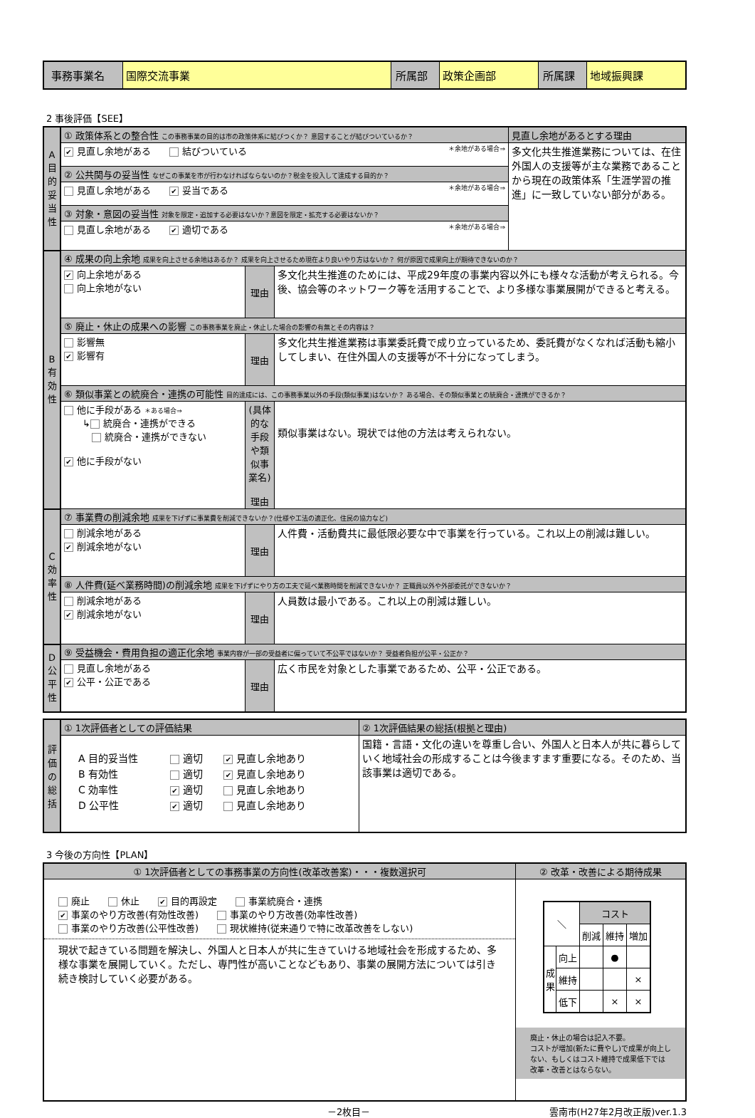| 事務事業名 | 国際交流事業 | 所属部 | 政策企画部 | 所属課 | 地域振興課 |
2 事後評価【SEE】
| A目的妥当性 | ① 政策体系との整合性 この事務事業の目的は市の政策体系に結びつくか？ 意図することが結びついているか？ | | | 見直し余地があるとする理由 |
| | ✔ 見直し余地がある 結びついている ＊余地がある場合⇒ | | | 多文化共生推進業務については、在住外国人の支援等が主な業務であることから現在の政策体系「生涯学習の推進」に一致していない部分がある。 |
| | ② 公共関与の妥当性 なぜこの事業を市が行わなければならないのか？税金を投入して達成する目的か？ | | | |
| | 見直し余地がある ✔ 妥当である ＊余地がある場合⇒ | | | |
| | ③ 対象・意図の妥当性 対象を限定・追加する必要はないか？意図を限定・拡充する必要はないか？ | | | |
| | 見直し余地がある ✔ 適切である ＊余地がある場合⇒ | | | |
| B有効性 | ④ 成果の向上余地 成果を向上させる余地はあるか？ 成果を向上させるため現在より良いやり方はないか？ 何が原因で成果向上が期待できないのか？ | | | |
| | ✔ 向上余地がある 向上余地がない | 理由 | 多文化共生推進のためには、平成29年度の事業内容以外にも様々な活動が考えられる。今後、協会等のネットワーク等を活用することで、より多様な事業展開ができると考える。 | |
| | ⑤ 廃止・休止の成果への影響 この事務事業を廃止・休止した場合の影響の有無とその内容は？ | | | |
| | 影響無 ✔ 影響有 | 理由 | 多文化共生推進業務は事業委託費で成り立っているため、委託費がなくなれば活動も縮小してしまい、在住外国人の支援等が不十分になってしまう。 | |
| | ⑥ 類似事業との統廃合・連携の可能性 目的達成には、この事務事業以外の手段(類似事業)はないか？ ある場合、その類似事業との統廃合・連携ができるか？ | | | |
| | 他に手段がある ＊ある場合⇒ ↳ 統廃合・連携ができる 統廃合・連携ができない ✔ 他に手段がない | (具体的な手段や類似事業名) 理由 | 類似事業はない。現状では他の方法は考えられない。 | |
| C効率性 | ⑦ 事業費の削減余地 成果を下げずに事業費を削減できないか？(仕様や工法の適正化、住民の協力など) | | | |
| | 削減余地がある ✔ 削減余地がない | 理由 | 人件費・活動費共に最低限必要な中で事業を行っている。これ以上の削減は難しい。 | |
| | ⑧ 人件費(延べ業務時間)の削減余地 成果を下げずにやり方の工夫で延べ業務時間を削減できないか？ 正職員以外や外部委託ができないか？ | | | |
| | 削減余地がある ✔ 削減余地がない | 理由 | 人員数は最小である。これ以上の削減は難しい。 | |
| D公平性 | ⑨ 受益機会・費用負担の適正化余地 事業内容が一部の受益者に偏っていて不公平ではないか？ 受益者負担が公平・公正か？ | | | |
| | 見直し余地がある ✔ 公平・公正である | 理由 | 広く市民を対象とした事業であるため、公平・公正である。 | |
| 評価の総括 | ① 1次評価者としての評価結果 | ② 1次評価結果の総括(根拠と理由) |
| | / A 目的妥当性 / 適切 / ✔ 見直し余地あり / / B 有効性 / 適切 / ✔ 見直し余地あり / / C 効率性 / ✔ 適切 / 見直し余地あり / / D 公平性 / ✔ 適切 / 見直し余地あり / | 国籍・言語・文化の違いを尊重し合い、外国人と日本人が共に暮らしていく地域社会の形成することは今後ますます重要になる。そのため、当該事業は適切である。 |
3 今後の方向性【PLAN】
| ① 1次評価者としての事務事業の方向性(改革改善案)・・・複数選択可 | ② 改革・改善による期待成果 |
| 廃止 休止 ✔ 目的再設定 事業統廃合・連携 ✔ 事業のやり方改善(有効性改善) 事業のやり方改善(効率性改善) 事業のやり方改善(公平性改善) 現状維持(従来通りで特に改革改善をしない) 現状で起きている問題を解決し、外国人と日本人が共に生きていける地域社会を形成するため、多様な事業を展開していく。ただし、専門性が高いことなどもあり、事業の展開方法については引き続き検討していく必要がある。 | / ＼ / / コスト / / / / / / 削減 / 維持 / 増加 / / 成果 / 向上 / / ● / / / / 維持 / / / × / / / 低下 / / × / × / 廃止・休止の場合は記入不要。 コストが増加(新たに費やし)で成果が向上しない、もしくはコスト維持で成果低下では改革・改善とはならない。 |
－2枚目－ 雲南市(H27年2月改正版)ver.1.3